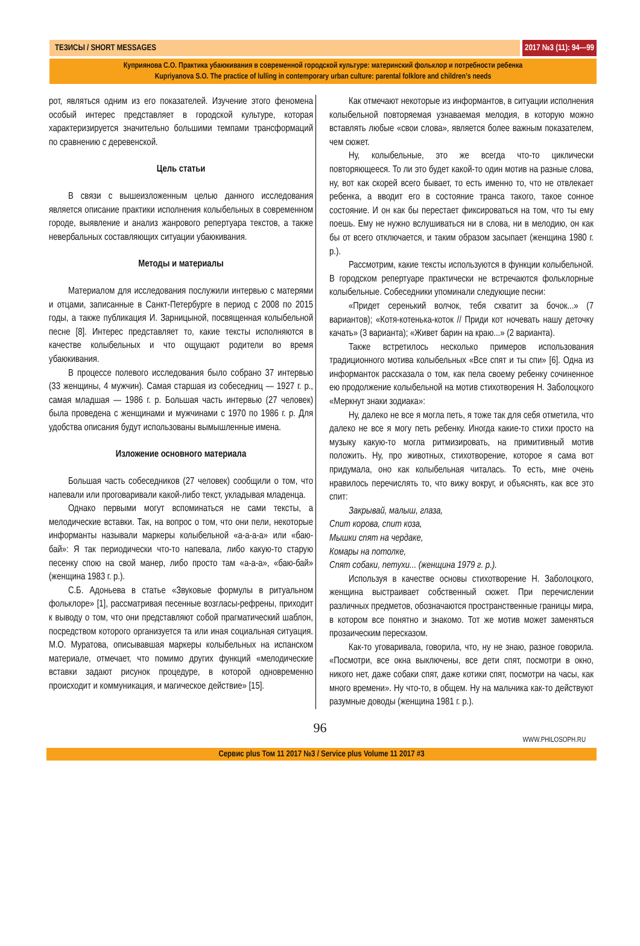ТЕЗИСЫ / SHORT MESSAGES 2017 №3 (11): 94—99
Куприянова С.О. Практика убаюкивания в современной городской культуре: материнский фольклор и потребности ребенка
Kupriyanova S.O. The practice of lulling in contemporary urban culture: parental folklore and children’s needs
рот, являться одним из его показателей. Изучение этого феномена особый интерес представляет в городской культуре, которая характеризируется значительно большими темпами трансформаций по сравнению с деревенской.
Цель статьи
В связи с вышеизложенным целью данного исследования является описание практики исполнения колыбельных в современном городе, выявление и анализ жанрового репертуара текстов, а также невербальных составляющих ситуации убаюкивания.
Методы и материалы
Материалом для исследования послужили интервью с матерями и отцами, записанные в Санкт-Петербурге в период с 2008 по 2015 годы, а также публикация И. Зарницыной, посвященная колыбельной песне [8]. Интерес представляет то, какие тексты исполняются в качестве колыбельных и что ощущают родители во время убаюкивания.
В процессе полевого исследования было собрано 37 интервью (33 женщины, 4 мужчин). Самая старшая из собеседниц — 1927 г. р., самая младшая — 1986 г. р. Большая часть интервью (27 человек) была проведена с женщинами и мужчинами с 1970 по 1986 г. р. Для удобства описания будут использованы вымышленные имена.
Изложение основного материала
Большая часть собеседников (27 человек) сообщили о том, что напевали или проговаривали какой-либо текст, укладывая младенца.
Однако первыми могут вспоминаться не сами тексты, а мелодические вставки. Так, на вопрос о том, что они пели, некоторые информанты называли маркеры колыбельной «а-а-а-а» или «баю-бай»: Я так периодически что-то напевала, либо какую-то старую песенку спою на свой манер, либо просто там «а-а-а», «баю-бай» (женщина 1983 г. р.).
С.Б. Адоньева в статье «Звуковые формулы в ритуальном фольклоре» [1], рассматривая песенные возгласы-рефрены, приходит к выводу о том, что они представляют собой прагматический шаблон, посредством которого организуется та или иная социальная ситуация. М.О. Муратова, описывавшая маркеры колыбельных на испанском материале, отмечает, что помимо других функций «мелодические вставки задают рисунок процедуре, в которой одновременно происходит и коммуникация, и магическое действие» [15].
Как отмечают некоторые из информантов, в ситуации исполнения колыбельной повторяемая узнаваемая мелодия, в которую можно вставлять любые «свои слова», является более важным показателем, чем сюжет.
Ну, колыбельные, это же всегда что-то циклически повторяющееся. То ли это будет какой-то один мотив на разные слова, ну, вот как скорей всего бывает, то есть именно то, что не отвлекает ребенка, а вводит его в состояние транса такого, такое сонное состояние. И он как бы перестает фиксироваться на том, что ты ему поешь. Ему не нужно вслушиваться ни в слова, ни в мелодию, он как бы от всего отключается, и таким образом засыпает (женщина 1980 г. р.).
Рассмотрим, какие тексты используются в функции колыбельной. В городском репертуаре практически не встречаются фольклорные колыбельные. Собеседники упоминали следующие песни:
«Придет серенький волчок, тебя схватит за бочок...» (7 вариантов); «Котя-котенька-коток // Приди кот ночевать нашу деточку качать» (3 варианта); «Живет барин на краю...» (2 варианта).
Также встретилось несколько примеров использования традиционного мотива колыбельных «Все спят и ты спи» [6]. Одна из информанток рассказала о том, как пела своему ребенку сочиненное ею продолжение колыбельной на мотив стихотворения Н. Заболоцкого «Меркнут знаки зодиака»:
Ну, далеко не все я могла петь, я тоже так для себя отметила, что далеко не все я могу петь ребенку. Иногда какие-то стихи просто на музыку какую-то могла ритмизировать, на примитивный мотив положить. Ну, про животных, стихотворение, которое я сама вот придумала, оно как колыбельная читалась. То есть, мне очень нравилось перечислять то, что вижу вокруг, и объяснять, как все это спит:
Закрывай, малыш, глаза,
Спит корова, спит коза,
Мышки спят на чердаке,
Комары на потолке,
Спят собаки, петухи... (женщина 1979 г. р.).
Используя в качестве основы стихотворение Н. Заболоцкого, женщина выстраивает собственный сюжет. При перечислении различных предметов, обозначаются пространственные границы мира, в котором все понятно и знакомо. Тот же мотив может заменяться прозаическим пересказом.
Как-то уговаривала, говорила, что, ну не знаю, разное говорила. «Посмотри, все окна выключены, все дети спят, посмотри в окно, никого нет, даже собаки спят, даже котики спят, посмотри на часы, как много времени». Ну что-то, в общем. Ну на мальчика как-то действуют разумные доводы (женщина 1981 г. р.).
96
WWW.PHILOSOPH.RU
Сервис plus Том 11 2017 №3 / Service plus Volume 11 2017 #3